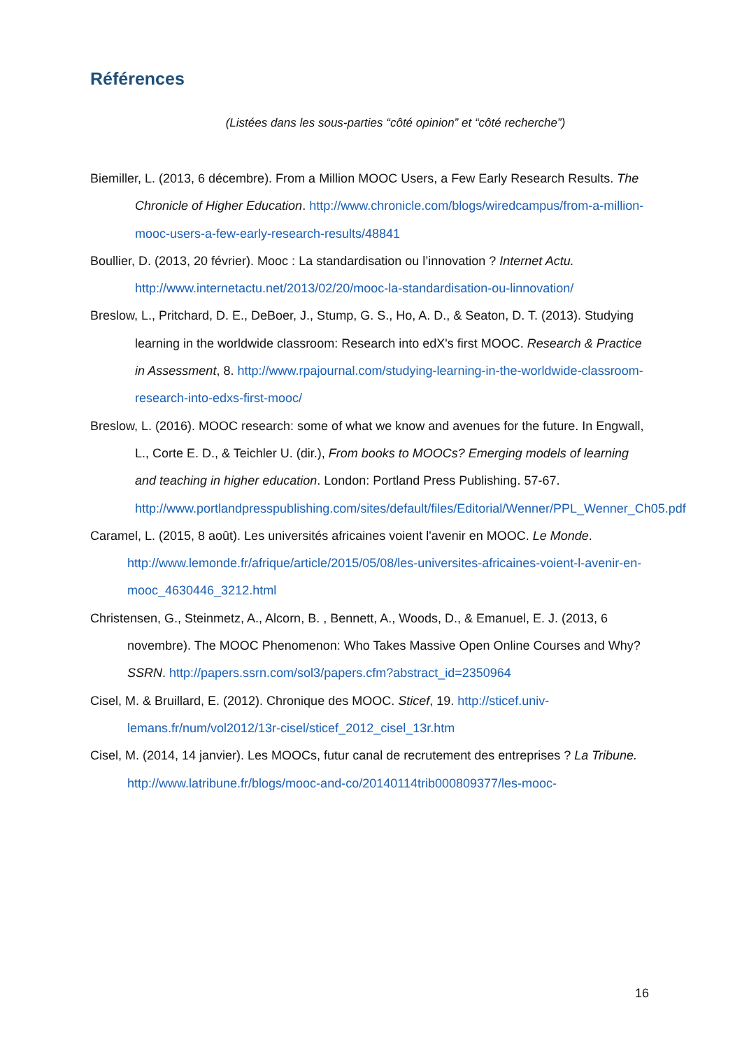Références
(Listées dans les sous-parties “côté opinion” et “côté recherche”)
Biemiller, L. (2013, 6 décembre). From a Million MOOC Users, a Few Early Research Results. The Chronicle of Higher Education. http://www.chronicle.com/blogs/wiredcampus/from-a-million-mooc-users-a-few-early-research-results/48841
Boullier, D. (2013, 20 février). Mooc : La standardisation ou l’innovation ? Internet Actu. http://www.internetactu.net/2013/02/20/mooc-la-standardisation-ou-linnovation/
Breslow, L., Pritchard, D. E., DeBoer, J., Stump, G. S., Ho, A. D., & Seaton, D. T. (2013). Studying learning in the worldwide classroom: Research into edX's first MOOC. Research & Practice in Assessment, 8. http://www.rpajournal.com/studying-learning-in-the-worldwide-classroom-research-into-edxs-first-mooc/
Breslow, L. (2016). MOOC research: some of what we know and avenues for the future. In Engwall, L., Corte E. D., & Teichler U. (dir.), From books to MOOCs? Emerging models of learning and teaching in higher education. London: Portland Press Publishing. 57-67. http://www.portlandpresspublishing.com/sites/default/files/Editorial/Wenner/PPL_Wenner_Ch05.pdf
Caramel, L. (2015, 8 août). Les universités africaines voient l'avenir en MOOC. Le Monde. http://www.lemonde.fr/afrique/article/2015/05/08/les-universites-africaines-voient-l-avenir-en-mooc_4630446_3212.html
Christensen, G., Steinmetz, A., Alcorn, B. , Bennett, A., Woods, D., & Emanuel, E. J. (2013, 6 novembre). The MOOC Phenomenon: Who Takes Massive Open Online Courses and Why? SSRN. http://papers.ssrn.com/sol3/papers.cfm?abstract_id=2350964
Cisel, M. & Bruillard, E. (2012). Chronique des MOOC. Sticef, 19. http://sticef.univ-lemans.fr/num/vol2012/13r-cisel/sticef_2012_cisel_13r.htm
Cisel, M. (2014, 14 janvier). Les MOOCs, futur canal de recrutement des entreprises ? La Tribune. http://www.latribune.fr/blogs/mooc-and-co/20140114trib000809377/les-mooc-
16